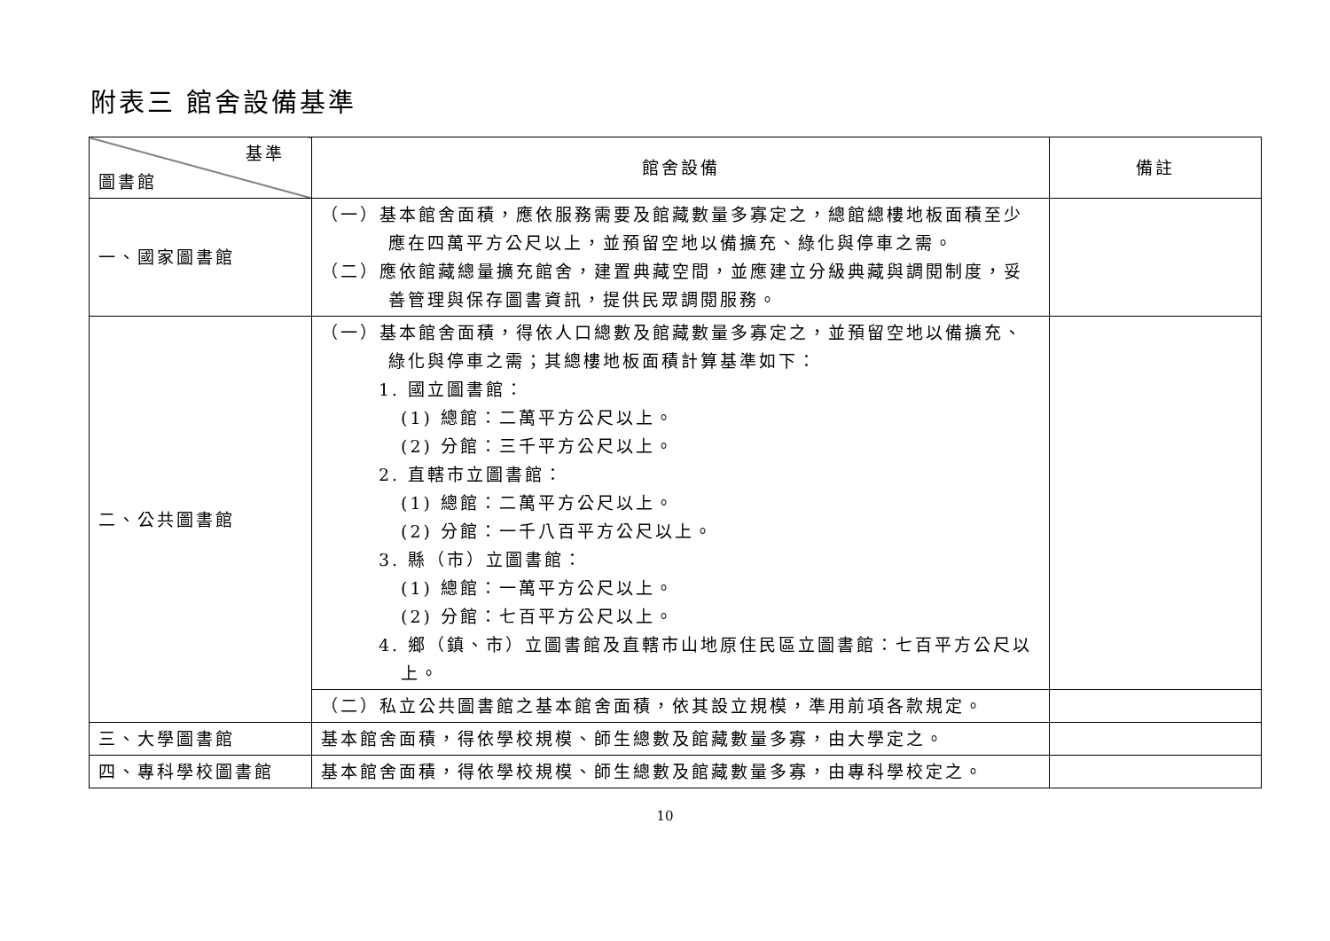附表三 館舍設備基準
| 基準 圖書館 | 館舍設備 | 備註 |
| --- | --- | --- |
| 一、國家圖書館 | （一）基本館舍面積，應依服務需要及館藏數量多寡定之，總館總樓地板面積至少應在四萬平方公尺以上，並預留空地以備擴充、綠化與停車之需。 （二）應依館藏總量擴充館舍，建置典藏空間，並應建立分級典藏與調閱制度，妥善管理與保存圖書資訊，提供民眾調閱服務。 | |
| 二、公共圖書館 | （一）基本館舍面積，得依人口總數及館藏數量多寡定之，並預留空地以備擴充、綠化與停車之需；其總樓地板面積計算基準如下： 1. 國立圖書館： (1) 總館：二萬平方公尺以上。 (2) 分館：三千平方公尺以上。 2. 直轄市立圖書館： (1) 總館：二萬平方公尺以上。 (2) 分館：一千八百平方公尺以上。 3. 縣（市）立圖書館： (1) 總館：一萬平方公尺以上。 (2) 分館：七百平方公尺以上。 4. 鄉（鎮、市）立圖書館及直轄市山地原住民區立圖書館：七百平方公尺以上。 | |
| | （二）私立公共圖書館之基本館舍面積，依其設立規模，準用前項各款規定。 | |
| 三、大學圖書館 | 基本館舍面積，得依學校規模、師生總數及館藏數量多寡，由大學定之。 | |
| 四、專科學校圖書館 | 基本館舍面積，得依學校規模、師生總數及館藏數量多寡，由專科學校定之。 | |
10